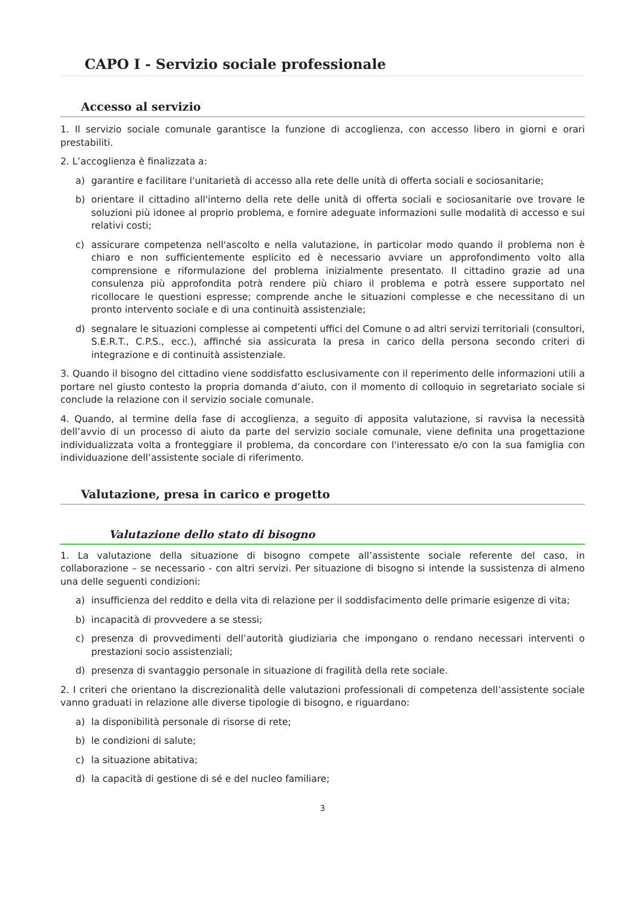CAPO I - Servizio sociale professionale
Accesso al servizio
1. Il servizio sociale comunale garantisce la funzione di accoglienza, con accesso libero in giorni e orari prestabiliti.
2. L’accoglienza è finalizzata a:
a) garantire e facilitare l'unitarietà di accesso alla rete delle unità di offerta sociali e sociosanitarie;
b) orientare il cittadino all'interno della rete delle unità di offerta sociali e sociosanitarie ove trovare le soluzioni più idonee al proprio problema, e fornire adeguate informazioni sulle modalità di accesso e sui relativi costi;
c) assicurare competenza nell'ascolto e nella valutazione, in particolar modo quando il problema non è chiaro e non sufficientemente esplicito ed è necessario avviare un approfondimento volto alla comprensione e riformulazione del problema inizialmente presentato. Il cittadino grazie ad una consulenza più approfondita potrà rendere più chiaro il problema e potrà essere supportato nel ricollocare le questioni espresse; comprende anche le situazioni complesse e che necessitano di un pronto intervento sociale e di una continuità assistenziale;
d) segnalare le situazioni complesse ai competenti uffici del Comune o ad altri servizi territoriali (consultori, S.E.R.T., C.P.S., ecc.), affinché sia assicurata la presa in carico della persona secondo criteri di integrazione e di continuità assistenziale.
3. Quando il bisogno del cittadino viene soddisfatto esclusivamente con il reperimento delle informazioni utili a portare nel giusto contesto la propria domanda d’aiuto, con il momento di colloquio in segretariato sociale si conclude la relazione con il servizio sociale comunale.
4. Quando, al termine della fase di accoglienza, a seguito di apposita valutazione, si ravvisa la necessità dell’avvio di un processo di aiuto da parte del servizio sociale comunale, viene definita una progettazione individualizzata volta a fronteggiare il problema, da concordare con l'interessato e/o con la sua famiglia con individuazione dell’assistente sociale di riferimento.
Valutazione, presa in carico e progetto
Valutazione dello stato di bisogno
1. La valutazione della situazione di bisogno compete all’assistente sociale referente del caso, in collaborazione – se necessario - con altri servizi. Per situazione di bisogno si intende la sussistenza di almeno una delle seguenti condizioni:
a) insufficienza del reddito e della vita di relazione per il soddisfacimento delle primarie esigenze di vita;
b) incapacità di provvedere a se stessi;
c) presenza di provvedimenti dell’autorità giudiziaria che impongano o rendano necessari interventi o prestazioni socio assistenziali;
d) presenza di svantaggio personale in situazione di fragilità della rete sociale.
2. I criteri che orientano la discrezionalità delle valutazioni professionali di competenza dell’assistente sociale vanno graduati in relazione alle diverse tipologie di bisogno, e riguardano:
a) la disponibilità personale di risorse di rete;
b) le condizioni di salute;
c) la situazione abitativa;
d) la capacità di gestione di sé e del nucleo familiare;
3